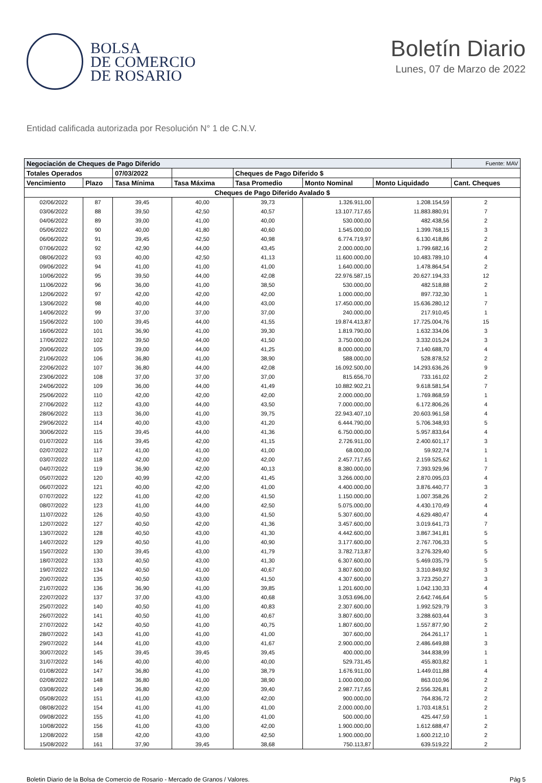BOLSA
DE COMERCIO
DE ROSARIO
Boletín Diario
Lunes, 07 de Marzo de 2022
Entidad calificada autorizada por Resolución N° 1 de C.N.V.
| Negociación de Cheques de Pago Diferido | | | | | | | Fuente: MAV |
| --- | --- | --- | --- | --- | --- | --- | --- |
| Totales Operados | | 07/03/2022 | | Cheques de Pago Diferido $ | | | |
| Vencimiento | Plazo | Tasa Mínima | Tasa Máxima | Tasa Promedio | Monto Nominal | Monto Liquidado | Cant. Cheques |
| Cheques de Pago Diferido Avalado $ | | | | | | | |
| 02/06/2022 | 87 | 39,45 | 40,00 | 39,73 | 1.326.911,00 | 1.208.154,59 | 2 |
| 03/06/2022 | 88 | 39,50 | 42,50 | 40,57 | 13.107.717,65 | 11.883.880,91 | 7 |
| 04/06/2022 | 89 | 39,00 | 41,00 | 40,00 | 530.000,00 | 482.438,56 | 2 |
| 05/06/2022 | 90 | 40,00 | 41,80 | 40,60 | 1.545.000,00 | 1.399.768,15 | 3 |
| 06/06/2022 | 91 | 39,45 | 42,50 | 40,98 | 6.774.719,97 | 6.130.418,86 | 2 |
| 07/06/2022 | 92 | 42,90 | 44,00 | 43,45 | 2.000.000,00 | 1.799.682,16 | 2 |
| 08/06/2022 | 93 | 40,00 | 42,50 | 41,13 | 11.600.000,00 | 10.483.789,10 | 4 |
| 09/06/2022 | 94 | 41,00 | 41,00 | 41,00 | 1.640.000,00 | 1.478.864,54 | 2 |
| 10/06/2022 | 95 | 39,50 | 44,00 | 42,08 | 22.976.587,15 | 20.627.194,33 | 12 |
| 11/06/2022 | 96 | 36,00 | 41,00 | 38,50 | 530.000,00 | 482.518,88 | 2 |
| 12/06/2022 | 97 | 42,00 | 42,00 | 42,00 | 1.000.000,00 | 897.732,30 | 1 |
| 13/06/2022 | 98 | 40,00 | 44,00 | 43,00 | 17.450.000,00 | 15.636.280,12 | 7 |
| 14/06/2022 | 99 | 37,00 | 37,00 | 37,00 | 240.000,00 | 217.910,45 | 1 |
| 15/06/2022 | 100 | 39,45 | 44,00 | 41,55 | 19.874.413,87 | 17.725.004,76 | 15 |
| 16/06/2022 | 101 | 36,90 | 41,00 | 39,30 | 1.819.790,00 | 1.632.334,06 | 3 |
| 17/06/2022 | 102 | 39,50 | 44,00 | 41,50 | 3.750.000,00 | 3.332.015,24 | 3 |
| 20/06/2022 | 105 | 39,00 | 44,00 | 41,25 | 8.000.000,00 | 7.140.688,70 | 4 |
| 21/06/2022 | 106 | 36,80 | 41,00 | 38,90 | 588.000,00 | 528.878,52 | 2 |
| 22/06/2022 | 107 | 36,80 | 44,00 | 42,08 | 16.092.500,00 | 14.293.636,26 | 9 |
| 23/06/2022 | 108 | 37,00 | 37,00 | 37,00 | 815.656,70 | 733.161,02 | 2 |
| 24/06/2022 | 109 | 36,00 | 44,00 | 41,49 | 10.882.902,21 | 9.618.581,54 | 7 |
| 25/06/2022 | 110 | 42,00 | 42,00 | 42,00 | 2.000.000,00 | 1.769.868,59 | 1 |
| 27/06/2022 | 112 | 43,00 | 44,00 | 43,50 | 7.000.000,00 | 6.172.806,26 | 4 |
| 28/06/2022 | 113 | 36,00 | 41,00 | 39,75 | 22.943.407,10 | 20.603.961,58 | 4 |
| 29/06/2022 | 114 | 40,00 | 43,00 | 41,20 | 6.444.790,00 | 5.706.348,93 | 5 |
| 30/06/2022 | 115 | 39,45 | 44,00 | 41,36 | 6.750.000,00 | 5.957.833,64 | 4 |
| 01/07/2022 | 116 | 39,45 | 42,00 | 41,15 | 2.726.911,00 | 2.400.601,17 | 3 |
| 02/07/2022 | 117 | 41,00 | 41,00 | 41,00 | 68.000,00 | 59.922,74 | 1 |
| 03/07/2022 | 118 | 42,00 | 42,00 | 42,00 | 2.457.717,65 | 2.159.525,62 | 1 |
| 04/07/2022 | 119 | 36,90 | 42,00 | 40,13 | 8.380.000,00 | 7.393.929,96 | 7 |
| 05/07/2022 | 120 | 40,99 | 42,00 | 41,45 | 3.266.000,00 | 2.870.095,03 | 4 |
| 06/07/2022 | 121 | 40,00 | 42,00 | 41,00 | 4.400.000,00 | 3.876.440,77 | 3 |
| 07/07/2022 | 122 | 41,00 | 42,00 | 41,50 | 1.150.000,00 | 1.007.358,26 | 2 |
| 08/07/2022 | 123 | 41,00 | 44,00 | 42,50 | 5.075.000,00 | 4.430.170,49 | 4 |
| 11/07/2022 | 126 | 40,50 | 43,00 | 41,50 | 5.307.600,00 | 4.629.480,47 | 4 |
| 12/07/2022 | 127 | 40,50 | 42,00 | 41,36 | 3.457.600,00 | 3.019.641,73 | 7 |
| 13/07/2022 | 128 | 40,50 | 43,00 | 41,30 | 4.442.600,00 | 3.867.341,81 | 5 |
| 14/07/2022 | 129 | 40,50 | 41,00 | 40,90 | 3.177.600,00 | 2.767.706,33 | 5 |
| 15/07/2022 | 130 | 39,45 | 43,00 | 41,79 | 3.782.713,87 | 3.276.329,40 | 5 |
| 18/07/2022 | 133 | 40,50 | 43,00 | 41,30 | 6.307.600,00 | 5.469.035,79 | 5 |
| 19/07/2022 | 134 | 40,50 | 41,00 | 40,67 | 3.807.600,00 | 3.310.849,92 | 3 |
| 20/07/2022 | 135 | 40,50 | 43,00 | 41,50 | 4.307.600,00 | 3.723.250,27 | 3 |
| 21/07/2022 | 136 | 36,90 | 41,00 | 39,85 | 1.201.600,00 | 1.042.130,33 | 4 |
| 22/07/2022 | 137 | 37,00 | 43,00 | 40,68 | 3.053.696,00 | 2.642.746,64 | 5 |
| 25/07/2022 | 140 | 40,50 | 41,00 | 40,83 | 2.307.600,00 | 1.992.529,79 | 3 |
| 26/07/2022 | 141 | 40,50 | 41,00 | 40,67 | 3.807.600,00 | 3.288.603,44 | 3 |
| 27/07/2022 | 142 | 40,50 | 41,00 | 40,75 | 1.807.600,00 | 1.557.877,90 | 2 |
| 28/07/2022 | 143 | 41,00 | 41,00 | 41,00 | 307.600,00 | 264.261,17 | 1 |
| 29/07/2022 | 144 | 41,00 | 43,00 | 41,67 | 2.900.000,00 | 2.486.649,88 | 3 |
| 30/07/2022 | 145 | 39,45 | 39,45 | 39,45 | 400.000,00 | 344.838,99 | 1 |
| 31/07/2022 | 146 | 40,00 | 40,00 | 40,00 | 529.731,45 | 455.803,82 | 1 |
| 01/08/2022 | 147 | 36,80 | 41,00 | 38,79 | 1.676.911,00 | 1.449.011,88 | 4 |
| 02/08/2022 | 148 | 36,80 | 41,00 | 38,90 | 1.000.000,00 | 863.010,96 | 2 |
| 03/08/2022 | 149 | 36,80 | 42,00 | 39,40 | 2.987.717,65 | 2.556.326,81 | 2 |
| 05/08/2022 | 151 | 41,00 | 43,00 | 42,00 | 900.000,00 | 764.836,72 | 2 |
| 08/08/2022 | 154 | 41,00 | 41,00 | 41,00 | 2.000.000,00 | 1.703.418,51 | 2 |
| 09/08/2022 | 155 | 41,00 | 41,00 | 41,00 | 500.000,00 | 425.447,59 | 1 |
| 10/08/2022 | 156 | 41,00 | 43,00 | 42,00 | 1.900.000,00 | 1.612.688,47 | 2 |
| 12/08/2022 | 158 | 42,00 | 43,00 | 42,50 | 1.900.000,00 | 1.600.212,10 | 2 |
| 15/08/2022 | 161 | 37,90 | 39,45 | 38,68 | 750.113,87 | 639.519,22 | 2 |
Boletin Diario de la Bolsa de Comercio de Rosario - Mercado de Granos / Valores. Pág 5